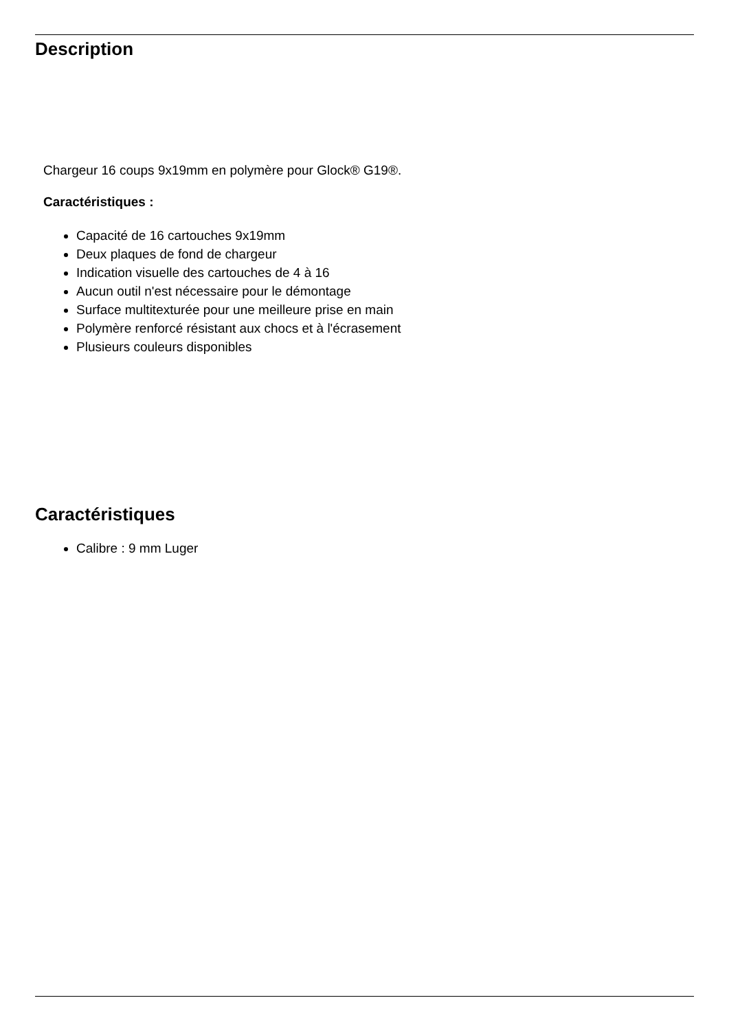Description
Chargeur 16 coups 9x19mm en polymère pour Glock® G19®.
Caractéristiques :
Capacité de 16 cartouches 9x19mm
Deux plaques de fond de chargeur
Indication visuelle des cartouches de 4 à 16
Aucun outil n'est nécessaire pour le démontage
Surface multitexturée pour une meilleure prise en main
Polymère renforcé résistant aux chocs et à l'écrasement
Plusieurs couleurs disponibles
Caractéristiques
Calibre : 9 mm Luger